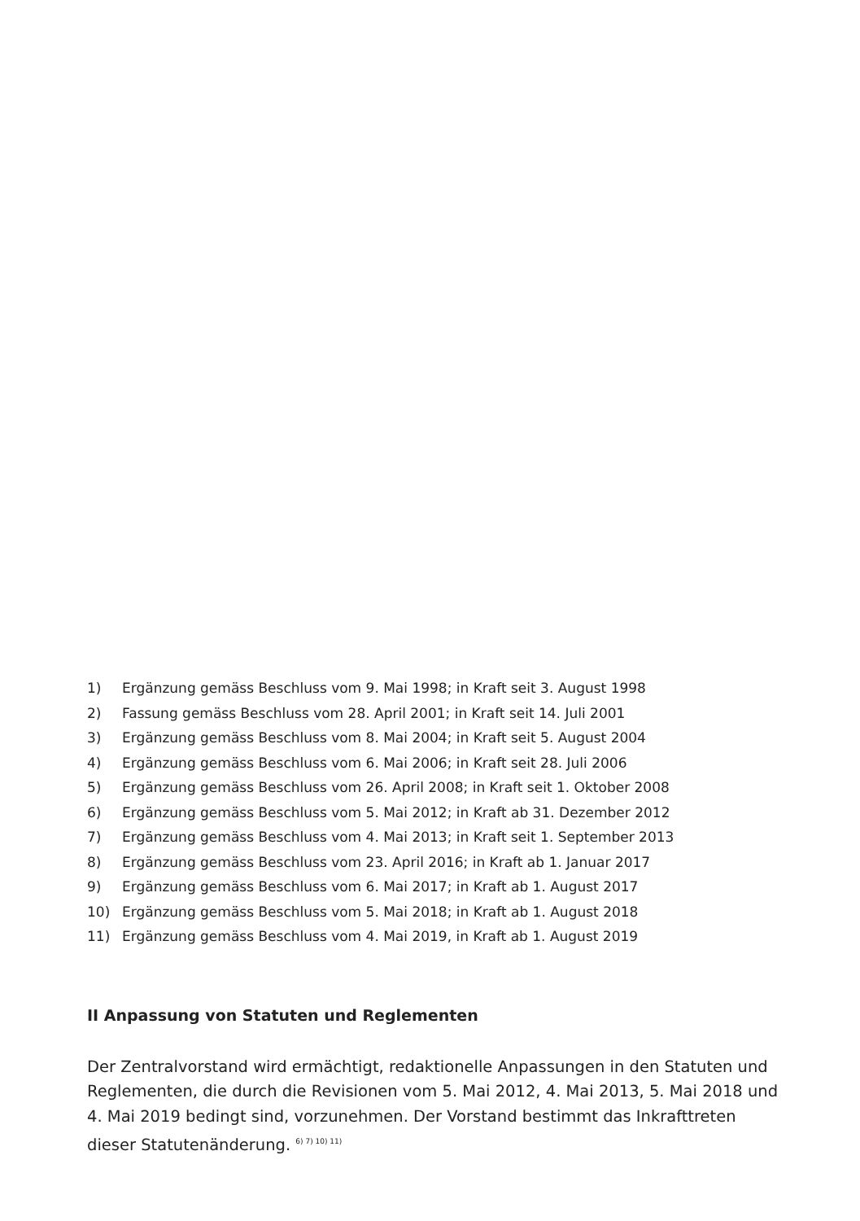1) Ergänzung gemäss Beschluss vom 9. Mai 1998; in Kraft seit 3. August 1998
2) Fassung gemäss Beschluss vom 28. April 2001; in Kraft seit 14. Juli 2001
3) Ergänzung gemäss Beschluss vom 8. Mai 2004; in Kraft seit 5. August 2004
4) Ergänzung gemäss Beschluss vom 6. Mai 2006; in Kraft seit 28. Juli 2006
5) Ergänzung gemäss Beschluss vom 26. April 2008; in Kraft seit 1. Oktober 2008
6) Ergänzung gemäss Beschluss vom 5. Mai 2012; in Kraft ab 31. Dezember 2012
7) Ergänzung gemäss Beschluss vom 4. Mai 2013; in Kraft seit 1. September 2013
8) Ergänzung gemäss Beschluss vom 23. April 2016; in Kraft ab 1. Januar 2017
9) Ergänzung gemäss Beschluss vom 6. Mai 2017; in Kraft ab 1. August 2017
10) Ergänzung gemäss Beschluss vom 5. Mai 2018; in Kraft ab 1. August 2018
11) Ergänzung gemäss Beschluss vom 4. Mai 2019, in Kraft ab 1. August 2019
II Anpassung von Statuten und Reglementen
Der Zentralvorstand wird ermächtigt, redaktionelle Anpassungen in den Statuten und Reglementen, die durch die Revisionen vom 5. Mai 2012, 4. Mai 2013, 5. Mai 2018 und 4. Mai 2019 bedingt sind, vorzunehmen. Der Vorstand bestimmt das Inkrafttreten dieser Statutenänderung. <sup>6) 7) 10) 11)</sup>